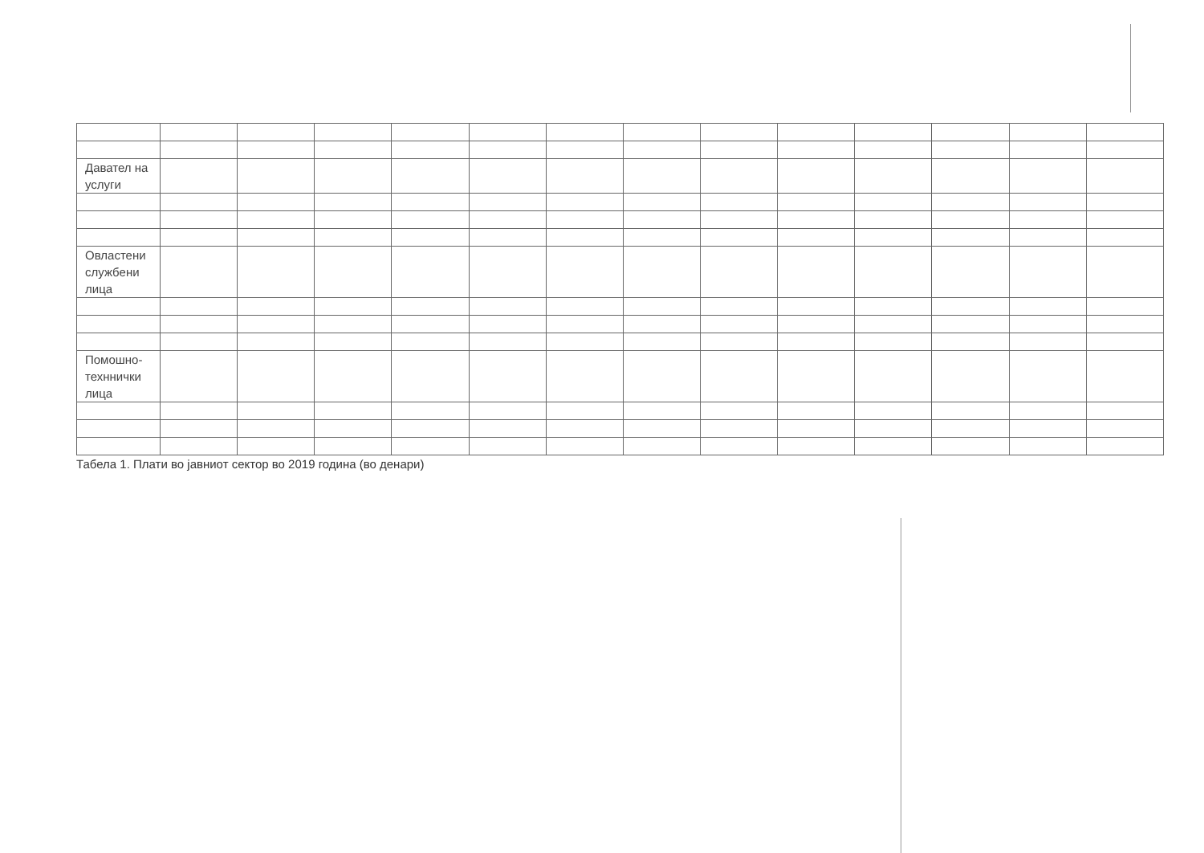| Давател на услуги | | | | | | | | | | | | | |
| Овластени службени лица | | | | | | | | | | | | | |
| Помошно-техннички лица | | | | | | | | | | | | | |
Табела 1. Плати во јавниот сектор во 2019 година (во денари)